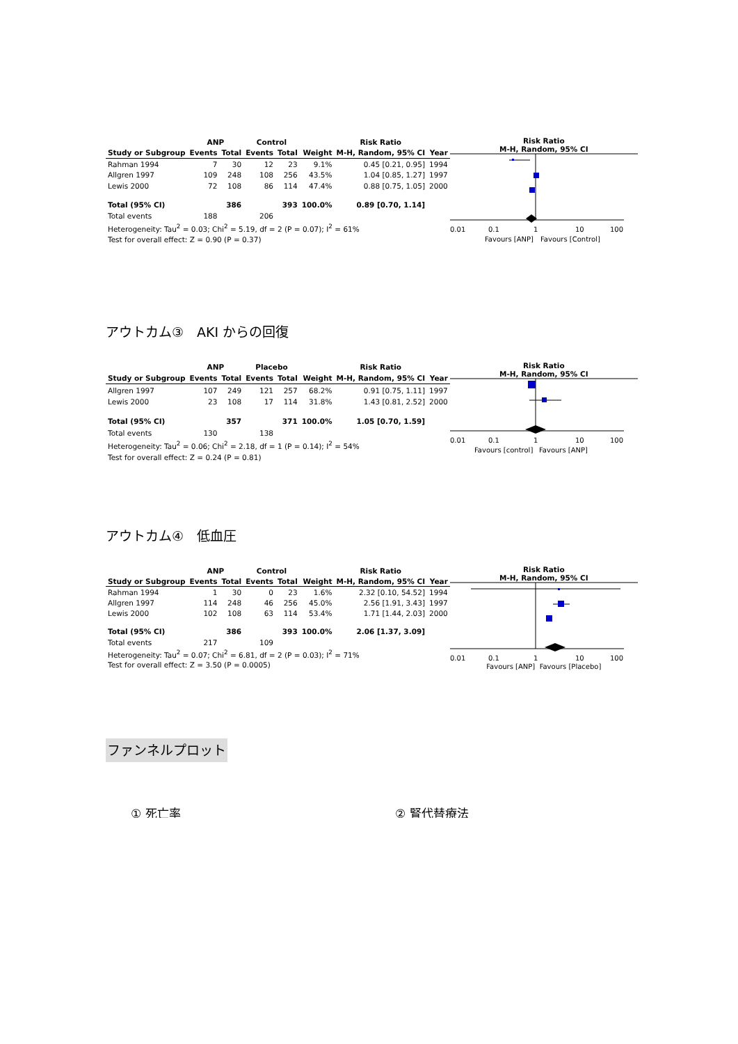| | ANP | | Control | | | Risk Ratio | |
| --- | --- | --- | --- | --- | --- | --- | --- |
| Study or Subgroup | Events | Total | Events | Total | Weight | M-H, Random, 95% CI | Year |
| Rahman 1994 | 7 | 30 | 12 | 23 | 9.1% | 0.45 [0.21, 0.95] | 1994 |
| Allgren 1997 | 109 | 248 | 108 | 256 | 43.5% | 1.04 [0.85, 1.27] | 1997 |
| Lewis 2000 | 72 | 108 | 86 | 114 | 47.4% | 0.88 [0.75, 1.05] | 2000 |
| Total (95% CI) | | 386 | | 393 | 100.0% | 0.89 [0.70, 1.14] | |
| Total events | 188 | | 206 | | | | |
| Heterogeneity: Tau<sup>2</sup> = 0.03; Chi<sup>2</sup> = 5.19, df = 2 (P = 0.07); I<sup>2</sup> = 61% | | | | | | | |
| Test for overall effect: Z = 0.90 (P = 0.37) | | | | | | | |
Risk Ratio
M-H, Random, 95% CI
0.01
0.1
1
10
100
Favours [ANP]
Favours [Control]
アウトカム③　AKI からの回復
| | ANP | | Placebo | | | Risk Ratio | |
| --- | --- | --- | --- | --- | --- | --- | --- |
| Study or Subgroup | Events | Total | Events | Total | Weight | M-H, Random, 95% CI | Year |
| Allgren 1997 | 107 | 249 | 121 | 257 | 68.2% | 0.91 [0.75, 1.11] | 1997 |
| Lewis 2000 | 23 | 108 | 17 | 114 | 31.8% | 1.43 [0.81, 2.52] | 2000 |
| Total (95% CI) | | 357 | | 371 | 100.0% | 1.05 [0.70, 1.59] | |
| Total events | 130 | | 138 | | | | |
| Heterogeneity: Tau<sup>2</sup> = 0.06; Chi<sup>2</sup> = 2.18, df = 1 (P = 0.14); I<sup>2</sup> = 54% | | | | | | | |
| Test for overall effect: Z = 0.24 (P = 0.81) | | | | | | | |
Risk Ratio
M-H, Random, 95% CI
0.01
0.1
1
10
100
Favours [control]
Favours [ANP]
アウトカム④　低血圧
| | ANP | | Control | | | Risk Ratio | |
| --- | --- | --- | --- | --- | --- | --- | --- |
| Study or Subgroup | Events | Total | Events | Total | Weight | M-H, Random, 95% CI | Year |
| Rahman 1994 | 1 | 30 | 0 | 23 | 1.6% | 2.32 [0.10, 54.52] | 1994 |
| Allgren 1997 | 114 | 248 | 46 | 256 | 45.0% | 2.56 [1.91, 3.43] | 1997 |
| Lewis 2000 | 102 | 108 | 63 | 114 | 53.4% | 1.71 [1.44, 2.03] | 2000 |
| Total (95% CI) | | 386 | | 393 | 100.0% | 2.06 [1.37, 3.09] | |
| Total events | 217 | | 109 | | | | |
| Heterogeneity: Tau<sup>2</sup> = 0.07; Chi<sup>2</sup> = 6.81, df = 2 (P = 0.03); I<sup>2</sup> = 71% | | | | | | | |
| Test for overall effect: Z = 3.50 (P = 0.0005) | | | | | | | |
Risk Ratio
M-H, Random, 95% CI
0.01
0.1
1
10
100
Favours [ANP] Favours [Placebo]
ファンネルプロット
① 死亡率 ② 腎代替療法